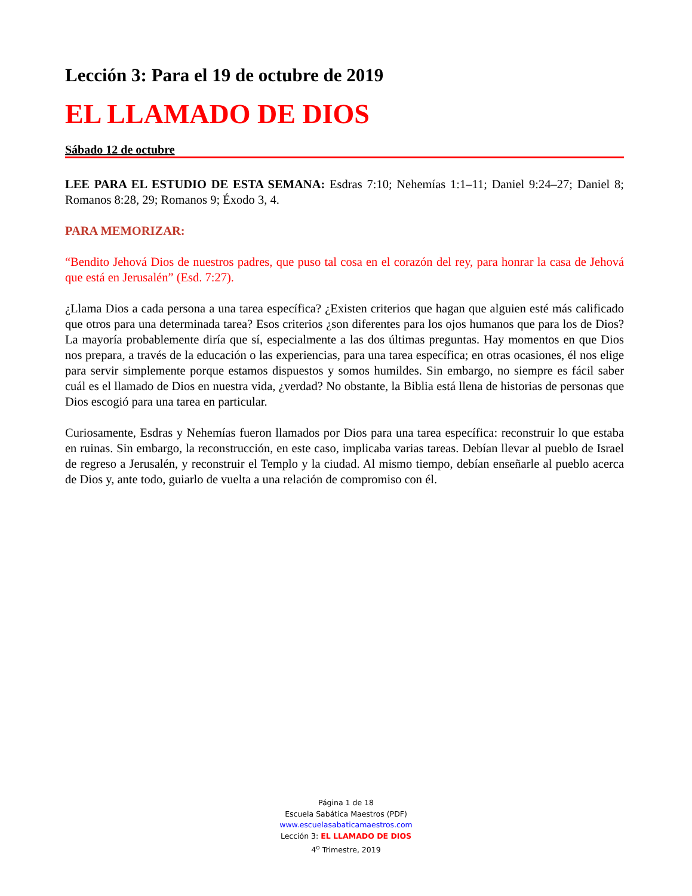Lección 3: Para el 19 de octubre de 2019
EL LLAMADO DE DIOS
Sábado 12 de octubre
LEE PARA EL ESTUDIO DE ESTA SEMANA: Esdras 7:10; Nehemías 1:1–11; Daniel 9:24–27; Daniel 8; Romanos 8:28, 29; Romanos 9; Éxodo 3, 4.
PARA MEMORIZAR:
“Bendito Jehová Dios de nuestros padres, que puso tal cosa en el corazón del rey, para honrar la casa de Jehová que está en Jerusalén” (Esd. 7:27).
¿Llama Dios a cada persona a una tarea específica? ¿Existen criterios que hagan que alguien esté más calificado que otros para una determinada tarea? Esos criterios ¿son diferentes para los ojos humanos que para los de Dios? La mayoría probablemente diría que sí, especialmente a las dos últimas preguntas. Hay momentos en que Dios nos prepara, a través de la educación o las experiencias, para una tarea específica; en otras ocasiones, él nos elige para servir simplemente porque estamos dispuestos y somos humildes. Sin embargo, no siempre es fácil saber cuál es el llamado de Dios en nuestra vida, ¿verdad? No obstante, la Biblia está llena de historias de personas que Dios escogió para una tarea en particular.
Curiosamente, Esdras y Nehemías fueron llamados por Dios para una tarea específica: reconstruir lo que estaba en ruinas. Sin embargo, la reconstrucción, en este caso, implicaba varias tareas. Debían llevar al pueblo de Israel de regreso a Jerusalén, y reconstruir el Templo y la ciudad. Al mismo tiempo, debían enseñarle al pueblo acerca de Dios y, ante todo, guiarlo de vuelta a una relación de compromiso con él.
Página 1 de 18
Escuela Sabática Maestros (PDF)
www.escuelasabaticamaestros.com
Lección 3: EL LLAMADO DE DIOS
4<sup>o</sup> Trimestre, 2019